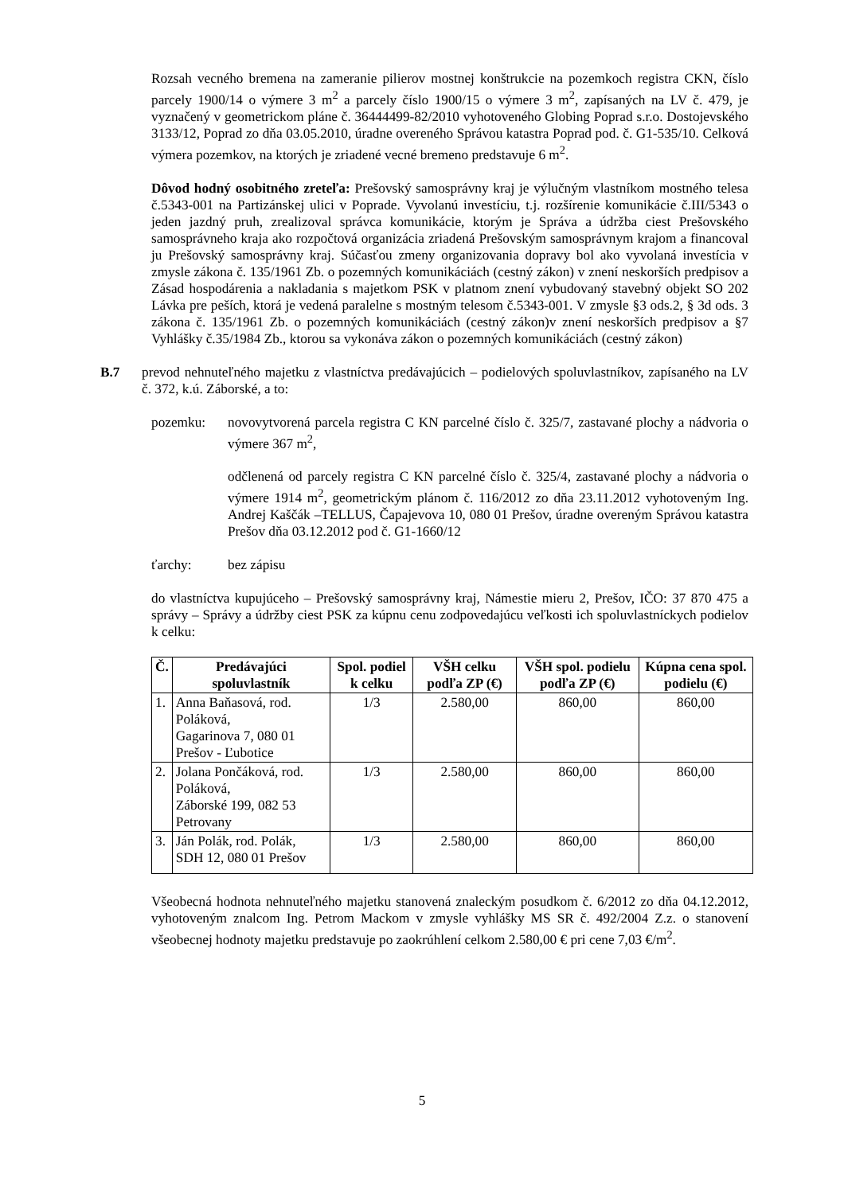Rozsah vecného bremena na zameranie pilierov mostnej konštrukcie na pozemkoch registra CKN, číslo parcely 1900/14 o výmere 3 m<sup>2</sup> a parcely číslo 1900/15 o výmere 3 m<sup>2</sup>, zapísaných na LV č. 479, je vyznačený v geometrickom pláne č. 36444499-82/2010 vyhotoveného Globing Poprad s.r.o. Dostojevského 3133/12, Poprad zo dňa 03.05.2010, úradne overeného Správou katastra Poprad pod. č. G1-535/10. Celková výmera pozemkov, na ktorých je zriadené vecné bremeno predstavuje 6 m<sup>2</sup>.
Dôvod hodný osobitného zreteľa: Prešovský samosprávny kraj je výlučným vlastníkom mostného telesa č.5343-001 na Partizánskej ulici v Poprade. Vyvolanú investíciu, t.j. rozšírenie komunikácie č.III/5343 o jeden jazdný pruh, zrealizoval správca komunikácie, ktorým je Správa a údržba ciest Prešovského samosprávneho kraja ako rozpočtová organizácia zriadená Prešovským samosprávnym krajom a financoval ju Prešovský samosprávny kraj. Súčasťou zmeny organizovania dopravy bol ako vyvolaná investícia v zmysle zákona č. 135/1961 Zb. o pozemných komunikáciách (cestný zákon) v znení neskorších predpisov a Zásad hospodárenia a nakladania s majetkom PSK v platnom znení vybudovaný stavebný objekt SO 202 Lávka pre peších, ktorá je vedená paralelne s mostným telesom č.5343-001. V zmysle §3 ods.2, § 3d ods. 3 zákona č. 135/1961 Zb. o pozemných komunikáciách (cestný zákon)v znení neskorších predpisov a §7 Vyhlášky č.35/1984 Zb., ktorou sa vykonáva zákon o pozemných komunikáciách (cestný zákon)
B.7 prevod nehnuteľného majetku z vlastníctva predávajúcich – podielových spoluvlastníkov, zapísaného na LV č. 372, k.ú. Záborské, a to:
pozemku: novovytvorená parcela registra C KN parcelné číslo č. 325/7, zastavané plochy a nádvoria o výmere 367 m<sup>2</sup>,
odčlenená od parcely registra C KN parcelné číslo č. 325/4, zastavané plochy a nádvoria o výmere 1914 m<sup>2</sup>, geometrickým plánom č. 116/2012 zo dňa 23.11.2012 vyhotoveným Ing. Andrej Kaščák –TELLUS, Čapajevova 10, 080 01 Prešov, úradne overeným Správou katastra Prešov dňa 03.12.2012 pod č. G1-1660/12
ťarchy: bez zápisu
do vlastníctva kupujúceho – Prešovský samosprávny kraj, Námestie mieru 2, Prešov, IČO: 37 870 475 a správy – Správy a údržby ciest PSK za kúpnu cenu zodpovedajúcu veľkosti ich spoluvlastníckych podielov k celku:
| Č. | Predávajúci spoluvlastník | Spol. podiel k celku | VŠH celku podľa ZP (€) | VŠH spol. podielu podľa ZP (€) | Kúpna cena spol. podielu (€) |
| --- | --- | --- | --- | --- | --- |
| 1. | Anna Baňasová, rod. Poláková, Gagarinova 7, 080 01 Prešov - Ľubotice | 1/3 | 2.580,00 | 860,00 | 860,00 |
| 2. | Jolana Pončáková, rod. Poláková, Záborské 199, 082 53 Petrovany | 1/3 | 2.580,00 | 860,00 | 860,00 |
| 3. | Ján Polák, rod. Polák, SDH 12, 080 01 Prešov | 1/3 | 2.580,00 | 860,00 | 860,00 |
Všeobecná hodnota nehnuteľného majetku stanovená znaleckým posudkom č. 6/2012 zo dňa 04.12.2012, vyhotoveným znalcom Ing. Petrom Mackom v zmysle vyhlášky MS SR č. 492/2004 Z.z. o stanovení všeobecnej hodnoty majetku predstavuje po zaokrúhlení celkom 2.580,00 € pri cene 7,03 €/m<sup>2</sup>.
5